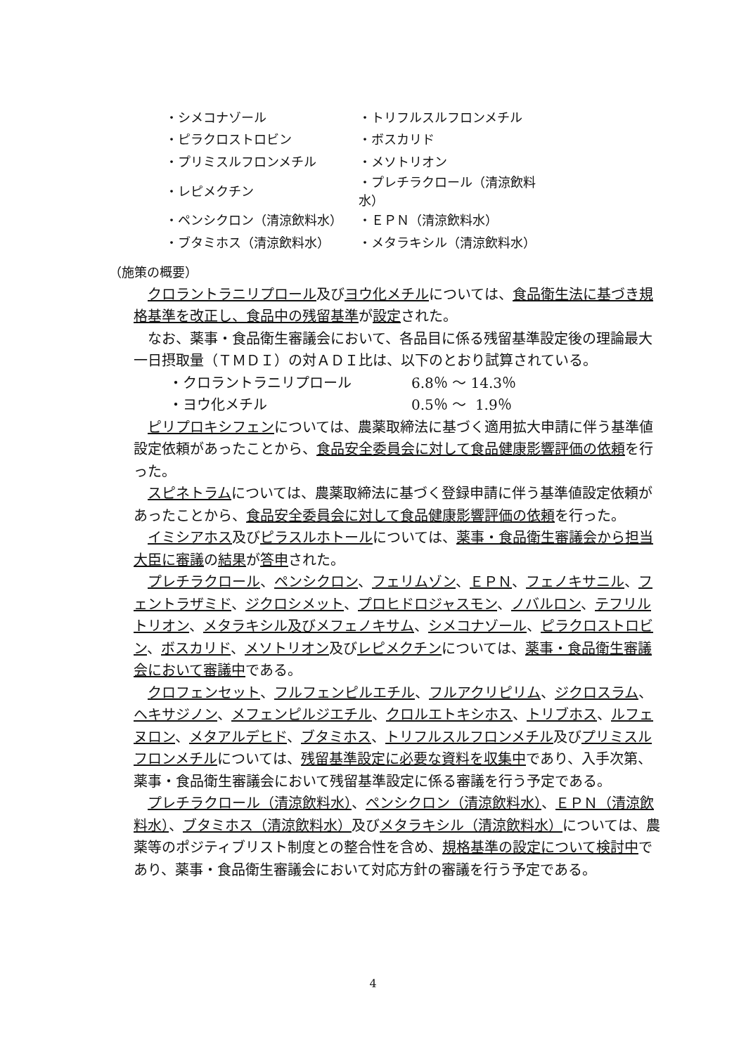| ・シメコナゾール | ・トリフルスルフロンメチル |
| ・ピラクロストロビン | ・ボスカリド |
| ・プリミスルフロンメチル | ・メソトリオン |
| ・レピメクチン | ・プレチラクロール（清涼飲料水） |
| ・ペンシクロン（清涼飲料水） | ・ＥＰＮ（清涼飲料水） |
| ・ブタミホス（清涼飲料水） | ・メタラキシル（清涼飲料水） |
（施策の概要）
クロラントラニリプロール及びヨウ化メチルについては、食品衛生法に基づき規格基準を改正し、食品中の残留基準が設定された。
なお、薬事・食品衛生審議会において、各品目に係る残留基準設定後の理論最大一日摂取量（ＴＭＤＩ）の対ＡＤＩ比は、以下のとおり試算されている。
・クロラントラニリプロール 6.8％ ～ 14.3％
・ヨウ化メチル 0.5％ ～ 1.9％
ピリプロキシフェンについては、農薬取締法に基づく適用拡大申請に伴う基準値設定依頼があったことから、食品安全委員会に対して食品健康影響評価の依頼を行った。
スピネトラムについては、農薬取締法に基づく登録申請に伴う基準値設定依頼があったことから、食品安全委員会に対して食品健康影響評価の依頼を行った。
イミシアホス及びピラスルホトールについては、薬事・食品衛生審議会から担当大臣に審議の結果が答申された。
プレチラクロール、ペンシクロン、フェリムゾン、ＥＰＮ、フェノキサニル、フェントラザミド、ジクロシメット、プロヒドロジャスモン、ノバルロン、テフリルトリオン、メタラキシル及びメフェノキサム、シメコナゾール、ピラクロストロビン、ボスカリド、メソトリオン及びレピメクチンについては、薬事・食品衛生審議会において審議中である。
クロフェンセット、フルフェンピルエチル、フルアクリピリム、ジクロスラム、ヘキサジノン、メフェンピルジエチル、クロルエトキシホス、トリブホス、ルフェヌロン、メタアルデヒド、ブタミホス、トリフルスルフロンメチル及びプリミスルフロンメチルについては、残留基準設定に必要な資料を収集中であり、入手次第、薬事・食品衛生審議会において残留基準設定に係る審議を行う予定である。
プレチラクロール（清涼飲料水）、ペンシクロン（清涼飲料水）、ＥＰＮ（清涼飲料水）、ブタミホス（清涼飲料水）及びメタラキシル（清涼飲料水）については、農薬等のポジティブリスト制度との整合性を含め、規格基準の設定について検討中であり、薬事・食品衛生審議会において対応方針の審議を行う予定である。
4